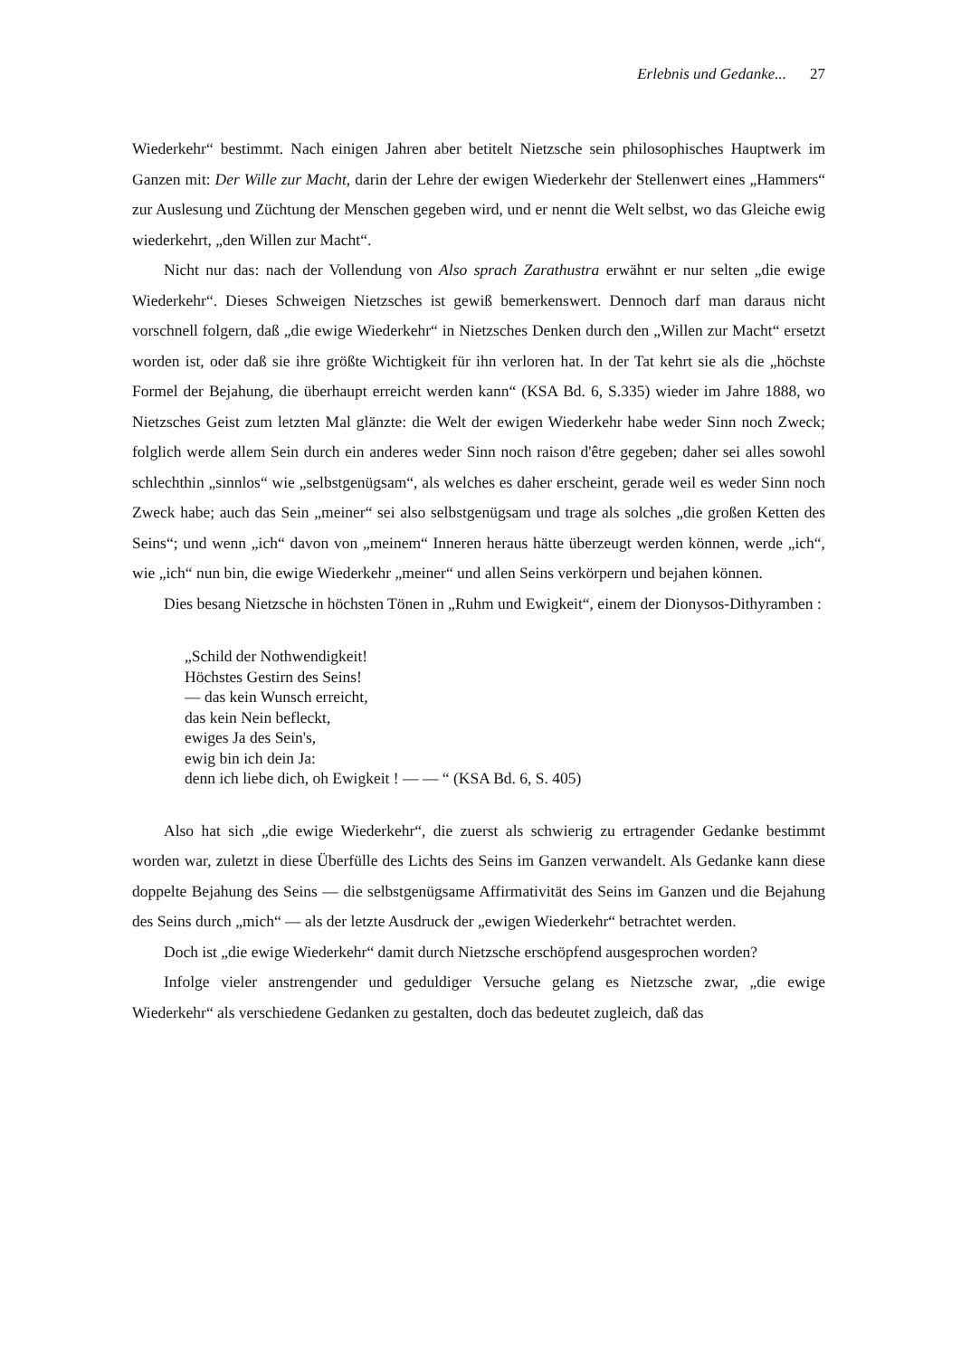Erlebnis und Gedanke... 27
Wiederkehr“ bestimmt. Nach einigen Jahren aber betitelt Nietzsche sein philosophisches Hauptwerk im Ganzen mit: Der Wille zur Macht, darin der Lehre der ewigen Wiederkehr der Stellenwert eines „Hammers“ zur Auslesung und Züchtung der Menschen gegeben wird, und er nennt die Welt selbst, wo das Gleiche ewig wiederkehrt, „den Willen zur Macht“.
Nicht nur das: nach der Vollendung von Also sprach Zarathustra erwähnt er nur selten „die ewige Wiederkehr“. Dieses Schweigen Nietzsches ist gewiß bemerkenswert. Dennoch darf man daraus nicht vorschnell folgern, daß „die ewige Wiederkehr“ in Nietzsches Denken durch den „Willen zur Macht“ ersetzt worden ist, oder daß sie ihre größte Wichtigkeit für ihn verloren hat. In der Tat kehrt sie als die „höchste Formel der Bejahung, die überhaupt erreicht werden kann“ (KSA Bd. 6, S.335) wieder im Jahre 1888, wo Nietzsches Geist zum letzten Mal glänzte: die Welt der ewigen Wiederkehr habe weder Sinn noch Zweck; folglich werde allem Sein durch ein anderes weder Sinn noch raison d'être gegeben; daher sei alles sowohl schlechthin „sinnlos“ wie „selbstgenügsam“, als welches es daher erscheint, gerade weil es weder Sinn noch Zweck habe; auch das Sein „meiner“ sei also selbstgenügsam und trage als solches „die großen Ketten des Seins“; und wenn „ich“ davon von „meinem“ Inneren heraus hätte überzeugt werden können, werde „ich“, wie „ich“ nun bin, die ewige Wiederkehr „meiner“ und allen Seins verkörpern und bejahen können.
Dies besang Nietzsche in höchsten Tönen in „Ruhm und Ewigkeit“, einem der Dionysos-Dithyramben :
„Schild der Nothwendigkeit!
Höchstes Gestirn des Seins!
— das kein Wunsch erreicht,
das kein Nein befleckt,
ewiges Ja des Sein's,
ewig bin ich dein Ja:
denn ich liebe dich, oh Ewigkeit ! — — “ (KSA Bd. 6, S. 405)
Also hat sich „die ewige Wiederkehr“, die zuerst als schwierig zu ertragender Gedanke bestimmt worden war, zuletzt in diese Überfülle des Lichts des Seins im Ganzen verwandelt. Als Gedanke kann diese doppelte Bejahung des Seins — die selbstgenügsame Affirmativität des Seins im Ganzen und die Bejahung des Seins durch „mich“ — als der letzte Ausdruck der „ewigen Wiederkehr“ betrachtet werden.
Doch ist „die ewige Wiederkehr“ damit durch Nietzsche erschöpfend ausgesprochen worden?
Infolge vieler anstrengender und geduldiger Versuche gelang es Nietzsche zwar, „die ewige Wiederkehr“ als verschiedene Gedanken zu gestalten, doch das bedeutet zugleich, daß das